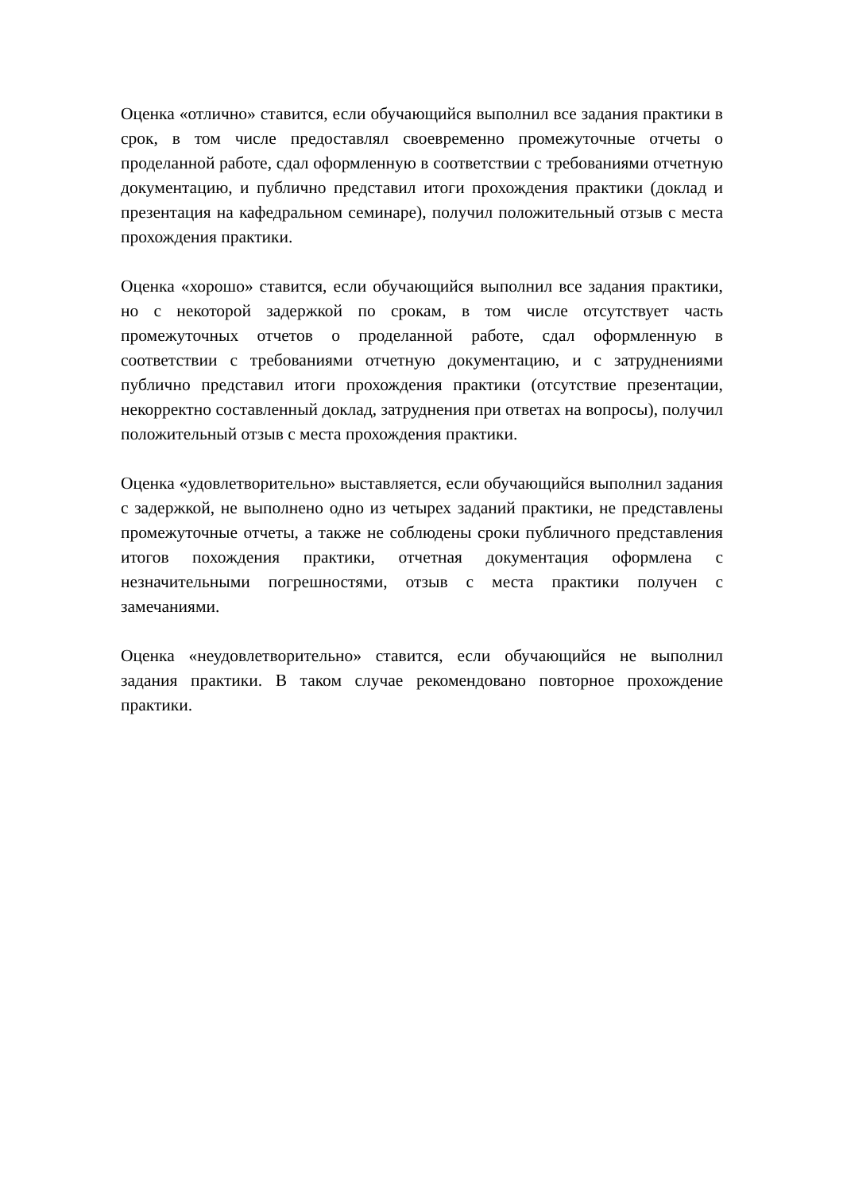Оценка «отлично» ставится, если обучающийся выполнил все задания практики в срок, в том числе предоставлял своевременно промежуточные отчеты о проделанной работе, сдал оформленную в соответствии с требованиями отчетную документацию, и публично представил итоги прохождения практики (доклад и презентация на кафедральном семинаре), получил положительный отзыв с места прохождения практики.
Оценка «хорошо» ставится, если обучающийся выполнил все задания практики, но с некоторой задержкой по срокам, в том числе отсутствует часть промежуточных отчетов о проделанной работе, сдал оформленную в соответствии с требованиями отчетную документацию, и с затруднениями публично представил итоги прохождения практики (отсутствие презентации, некорректно составленный доклад, затруднения при ответах на вопросы), получил положительный отзыв с места прохождения практики.
Оценка «удовлетворительно» выставляется, если обучающийся выполнил задания с задержкой, не выполнено одно из четырех заданий практики, не представлены промежуточные отчеты, а также не соблюдены сроки публичного представления итогов похождения практики, отчетная документация оформлена с незначительными погрешностями, отзыв с места практики получен с замечаниями.
Оценка «неудовлетворительно» ставится, если обучающийся не выполнил задания практики. В таком случае рекомендовано повторное прохождение практики.